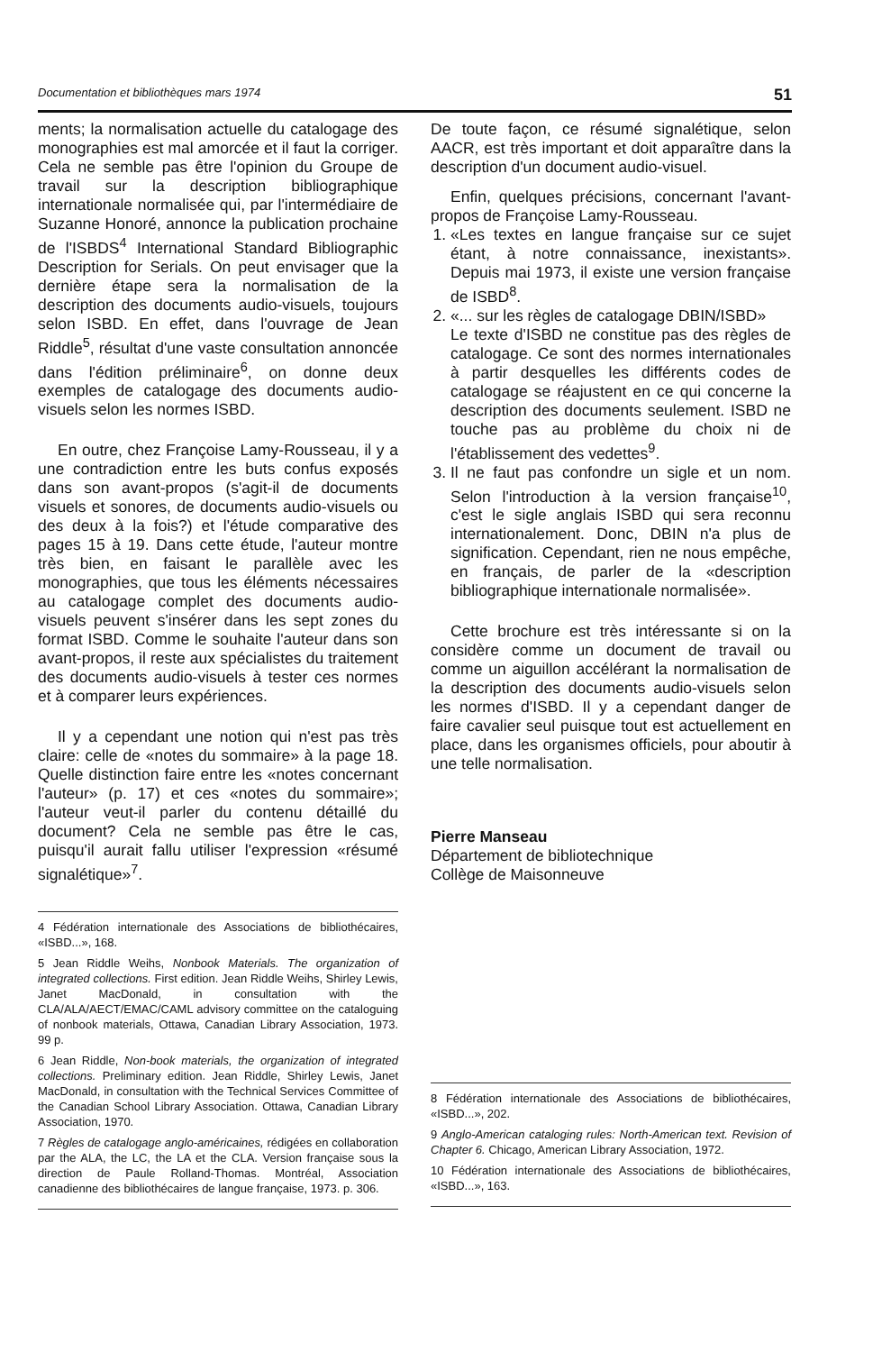Documentation et bibliothèques mars 1974 51
ments; la normalisation actuelle du catalogage des monographies est mal amorcée et il faut la corriger. Cela ne semble pas être l'opinion du Groupe de travail sur la description bibliographique internationale normalisée qui, par l'intermédiaire de Suzanne Honoré, annonce la publication prochaine de l'ISBDS<sup>4</sup> International Standard Bibliographic Description for Serials. On peut envisager que la dernière étape sera la normalisation de la description des documents audio-visuels, toujours selon ISBD. En effet, dans l'ouvrage de Jean Riddle<sup>5</sup>, résultat d'une vaste consultation annoncée dans l'édition préliminaire<sup>6</sup>, on donne deux exemples de catalogage des documents audio-visuels selon les normes ISBD.
En outre, chez Françoise Lamy-Rousseau, il y a une contradiction entre les buts confus exposés dans son avant-propos (s'agit-il de documents visuels et sonores, de documents audio-visuels ou des deux à la fois?) et l'étude comparative des pages 15 à 19. Dans cette étude, l'auteur montre très bien, en faisant le parallèle avec les monographies, que tous les éléments nécessaires au catalogage complet des documents audio-visuels peuvent s'insérer dans les sept zones du format ISBD. Comme le souhaite l'auteur dans son avant-propos, il reste aux spécialistes du traitement des documents audio-visuels à tester ces normes et à comparer leurs expériences.
Il y a cependant une notion qui n'est pas très claire: celle de «notes du sommaire» à la page 18. Quelle distinction faire entre les «notes concernant l'auteur» (p. 17) et ces «notes du sommaire»; l'auteur veut-il parler du contenu détaillé du document? Cela ne semble pas être le cas, puisqu'il aurait fallu utiliser l'expression «résumé signalétique»<sup>7</sup>.
4 Fédération internationale des Associations de bibliothécaires, «ISBD...», 168.
5 Jean Riddle Weihs, Nonbook Materials. The organization of integrated collections. First edition. Jean Riddle Weihs, Shirley Lewis, Janet MacDonald, in consultation with the CLA/ALA/AECT/EMAC/CAML advisory committee on the cataloguing of nonbook materials, Ottawa, Canadian Library Association, 1973. 99 p.
6 Jean Riddle, Non-book materials, the organization of integrated collections. Preliminary edition. Jean Riddle, Shirley Lewis, Janet MacDonald, in consultation with the Technical Services Committee of the Canadian School Library Association. Ottawa, Canadian Library Association, 1970.
7 Règles de catalogage anglo-américaines, rédigées en collaboration par the ALA, the LC, the LA et the CLA. Version française sous la direction de Paule Rolland-Thomas. Montréal, Association canadienne des bibliothécaires de langue française, 1973. p. 306.
De toute façon, ce résumé signalétique, selon AACR, est très important et doit apparaître dans la description d'un document audio-visuel.
Enfin, quelques précisions, concernant l'avant-propos de Françoise Lamy-Rousseau.
1. «Les textes en langue française sur ce sujet étant, à notre connaissance, inexistants». Depuis mai 1973, il existe une version française de ISBD<sup>8</sup>.
2. «... sur les règles de catalogage DBIN/ISBD»
Le texte d'ISBD ne constitue pas des règles de catalogage. Ce sont des normes internationales à partir desquelles les différents codes de catalogage se réajustent en ce qui concerne la description des documents seulement. ISBD ne touche pas au problème du choix ni de l'établissement des vedettes<sup>9</sup>.
3. Il ne faut pas confondre un sigle et un nom. Selon l'introduction à la version française<sup>10</sup>, c'est le sigle anglais ISBD qui sera reconnu internationalement. Donc, DBIN n'a plus de signification. Cependant, rien ne nous empêche, en français, de parler de la «description bibliographique internationale normalisée».
Cette brochure est très intéressante si on la considère comme un document de travail ou comme un aiguillon accélérant la normalisation de la description des documents audio-visuels selon les normes d'ISBD. Il y a cependant danger de faire cavalier seul puisque tout est actuellement en place, dans les organismes officiels, pour aboutir à une telle normalisation.
Pierre Manseau
Département de bibliotechnique
Collège de Maisonneuve
8 Fédération internationale des Associations de bibliothécaires, «ISBD...», 202.
9 Anglo-American cataloging rules: North-American text. Revision of Chapter 6. Chicago, American Library Association, 1972.
10 Fédération internationale des Associations de bibliothécaires, «ISBD...», 163.